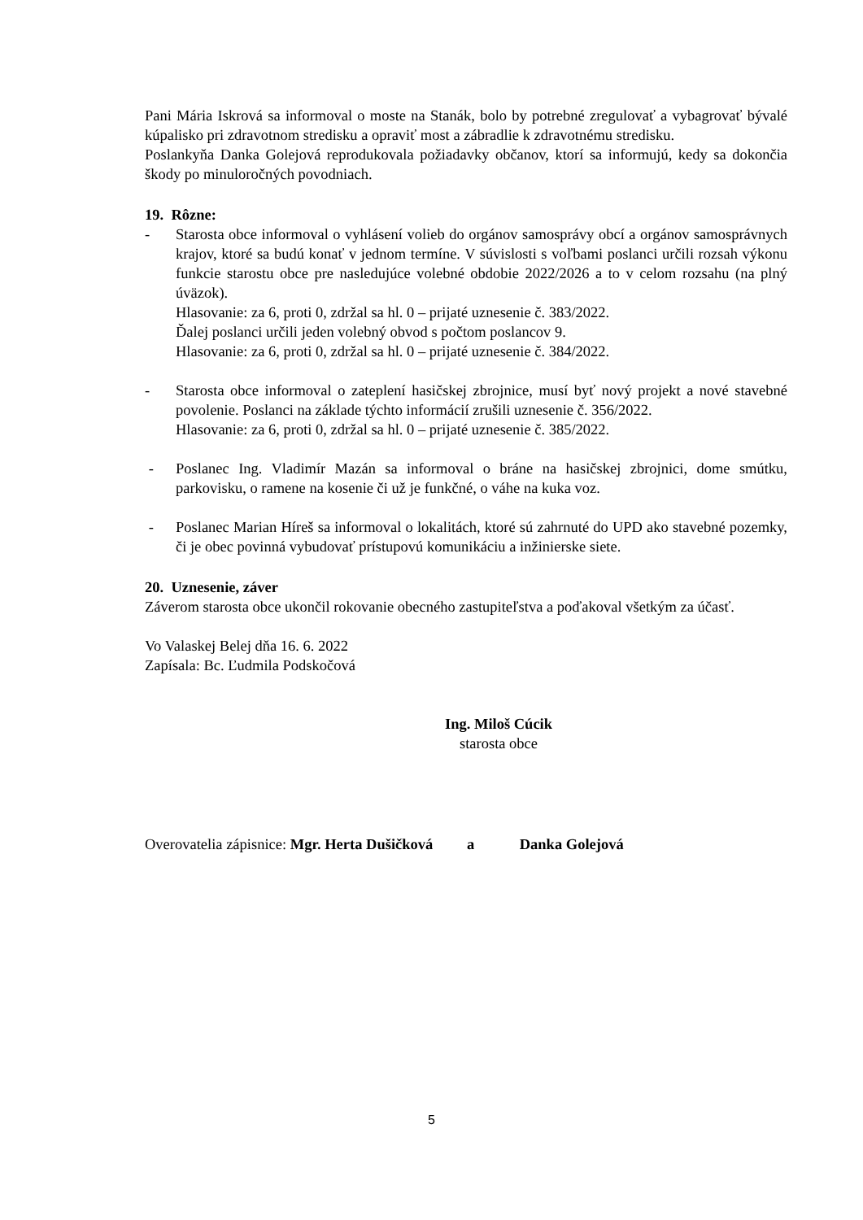Pani Mária Iskrová sa informoval o moste na Stanák, bolo by potrebné zregulovať a vybagrovať bývalé kúpalisko pri zdravotnom stredisku a opraviť most a zábradlie k zdravotnému stredisku.
Poslankyňa Danka Golejová reprodukovala požiadavky občanov, ktorí sa informujú, kedy sa dokončia škody po minuloročných povodniach.
19. Rôzne:
- Starosta obce informoval o vyhlásení volieb do orgánov samosprávy obcí a orgánov samosprávnych krajov, ktoré sa budú konať v jednom termíne. V súvislosti s voľbami poslanci určili rozsah výkonu funkcie starostu obce pre nasledujúce volebné obdobie 2022/2026 a to v celom rozsahu (na plný úväzok).
Hlasovanie: za 6, proti 0, zdržal sa hl. 0 – prijaté uznesenie č. 383/2022.
Ďalej poslanci určili jeden volebný obvod s počtom poslancov 9.
Hlasovanie: za 6, proti 0, zdržal sa hl. 0 – prijaté uznesenie č. 384/2022.
- Starosta obce informoval o zateplení hasičskej zbrojnice, musí byť nový projekt a nové stavebné povolenie. Poslanci na základe týchto informácií zrušili uznesenie č. 356/2022.
Hlasovanie: za 6, proti 0, zdržal sa hl. 0 – prijaté uznesenie č. 385/2022.
- Poslanec Ing. Vladimír Mazán sa informoval o bráne na hasičskej zbrojnici, dome smútku, parkovisku, o ramene na kosenie či už je funkčné, o váhe na kuka voz.
- Poslanec Marian Híreš sa informoval o lokalitách, ktoré sú zahrnuté do UPD ako stavebné pozemky, či je obec povinná vybudovať prístupovú komunikáciu a inžinierske siete.
20. Uznesenie, záver
Záverom starosta obce ukončil rokovanie obecného zastupiteľstva a poďakoval všetkým za účasť.
Vo Valaskej Belej dňa 16. 6. 2022
Zapísala: Bc. Ľudmila Podskočová
Ing. Miloš Cúcik
starosta obce
Overovatelia zápisnice: Mgr. Herta Dušičková a Danka Golejová
5